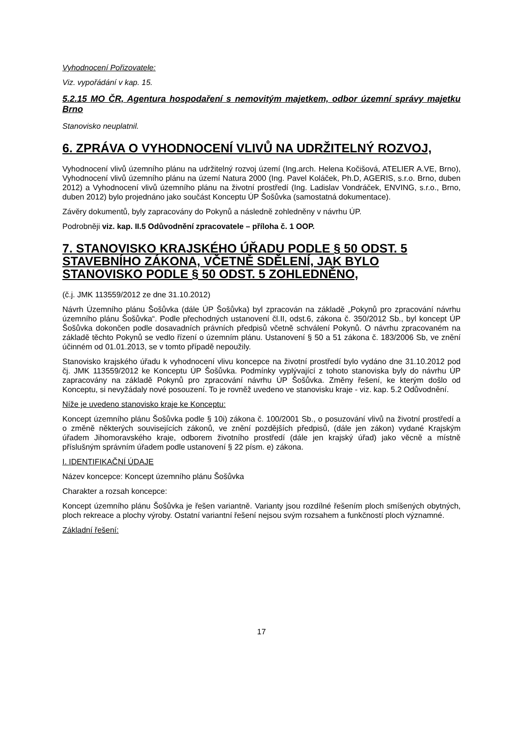Vyhodnocení Pořizovatele:
Viz. vypořádání v kap. 15.
5.2.15 MO ČR, Agentura hospodaření s nemovitým majetkem, odbor územní správy majetku Brno
Stanovisko neuplatnil.
6. ZPRÁVA O VYHODNOCENÍ VLIVŮ NA UDRŽITELNÝ ROZVOJ,
Vyhodnocení vlivů územního plánu na udržitelný rozvoj území (Ing.arch. Helena Kočišová, ATELIER A.VE, Brno), Vyhodnocení vlivů územního plánu na území Natura 2000 (Ing. Pavel Koláček, Ph.D, AGERIS, s.r.o. Brno, duben 2012) a Vyhodnocení vlivů územního plánu na životní prostředí (Ing. Ladislav Vondráček, ENVING, s.r.o., Brno, duben 2012) bylo projednáno jako součást Konceptu ÚP Šošůvka (samostatná dokumentace).
Závěry dokumentů, byly zapracovány do Pokynů a následně zohledněny v návrhu ÚP.
Podrobněji viz. kap. II.5 Odůvodnění zpracovatele – příloha č. 1 OOP.
7. STANOVISKO KRAJSKÉHO ÚŘADU PODLE § 50 ODST. 5 STAVEBNÍHO ZÁKONA, VČETNĚ SDĚLENÍ, JAK BYLO STANOVISKO PODLE § 50 ODST. 5 ZOHLEDNĚNO,
(č.j. JMK 113559/2012 ze dne 31.10.2012)
Návrh Územního plánu Šošůvka (dále ÚP Šošůvka) byl zpracován na základě „Pokynů pro zpracování návrhu územního plánu Šošůvka“. Podle přechodných ustanovení čl.II, odst.6, zákona č. 350/2012 Sb., byl koncept ÚP Šošůvka dokončen podle dosavadních právních předpisů včetně schválení Pokynů. O návrhu zpracovaném na základě těchto Pokynů se vedlo řízení o územním plánu. Ustanovení § 50 a 51 zákona č. 183/2006 Sb, ve znění účinném od 01.01.2013, se v tomto případě nepoužily.
Stanovisko krajského úřadu k vyhodnocení vlivu koncepce na životní prostředí bylo vydáno dne 31.10.2012 pod čj. JMK 113559/2012 ke Konceptu ÚP Šošůvka. Podmínky vyplývající z tohoto stanoviska byly do návrhu ÚP zapracovány na základě Pokynů pro zpracování návrhu ÚP Šošůvka. Změny řešení, ke kterým došlo od Konceptu, si nevyžádaly nové posouzení. To je rovněž uvedeno ve stanovisku kraje - viz. kap. 5.2 Odůvodnění.
Níže je uvedeno stanovisko kraje ke Konceptu:
Koncept územního plánu Šošůvka podle § 10i) zákona č. 100/2001 Sb., o posuzování vlivů na životní prostředí a o změně některých souvisejících zákonů, ve znění pozdějších předpisů, (dále jen zákon) vydané Krajským úřadem Jihomoravského kraje, odborem životního prostředí (dále jen krajský úřad) jako věcně a místně příslušným správním úřadem podle ustanovení § 22 písm. e) zákona.
I. IDENTIFIKAČNÍ ÚDAJE
Název koncepce: Koncept územního plánu Šošůvka
Charakter a rozsah koncepce:
Koncept územního plánu Šošůvka je řešen variantně. Varianty jsou rozdílné řešením ploch smíšených obytných, ploch rekreace a plochy výroby. Ostatní variantní řešení nejsou svým rozsahem a funkčností ploch významné.
Základní řešení:
17